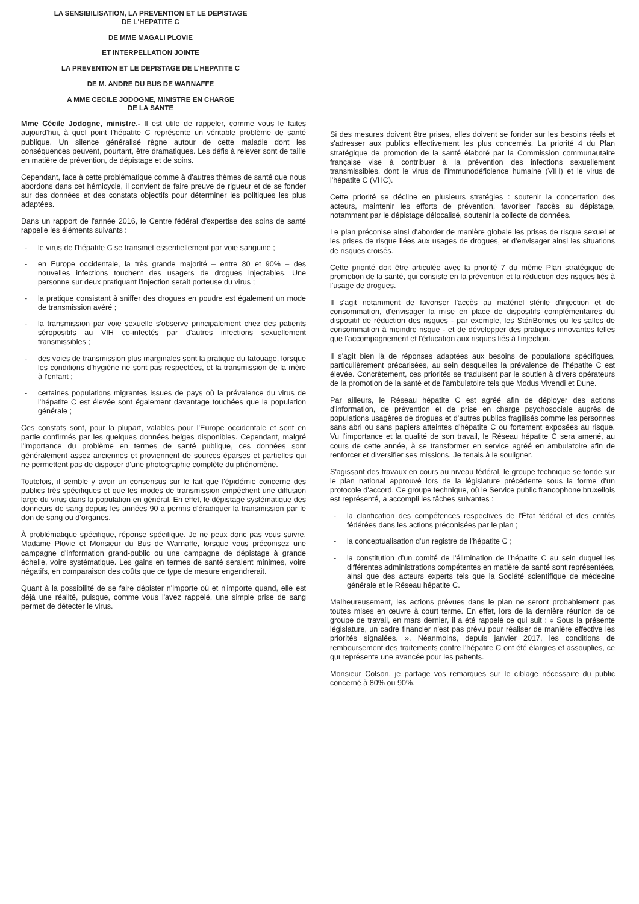LA SENSIBILISATION, LA PREVENTION ET LE DEPISTAGE
DE L'HEPATITE C
DE MME MAGALI PLOVIE
ET INTERPELLATION JOINTE
LA PREVENTION ET LE DEPISTAGE DE L'HEPATITE C
DE M. ANDRE DU BUS DE WARNAFFE
A MME CECILE JODOGNE, MINISTRE EN CHARGE
DE LA SANTE
Mme Cécile Jodogne, ministre.- Il est utile de rappeler, comme vous le faites aujourd'hui, à quel point l'hépatite C représente un véritable problème de santé publique. Un silence généralisé règne autour de cette maladie dont les conséquences peuvent, pourtant, être dramatiques. Les défis à relever sont de taille en matière de prévention, de dépistage et de soins.
Cependant, face à cette problématique comme à d'autres thèmes de santé que nous abordons dans cet hémicycle, il convient de faire preuve de rigueur et de se fonder sur des données et des constats objectifs pour déterminer les politiques les plus adaptées.
Dans un rapport de l'année 2016, le Centre fédéral d'expertise des soins de santé rappelle les éléments suivants :
- le virus de l'hépatite C se transmet essentiellement par voie sanguine ;
- en Europe occidentale, la très grande majorité – entre 80 et 90% – des nouvelles infections touchent des usagers de drogues injectables. Une personne sur deux pratiquant l'injection serait porteuse du virus ;
- la pratique consistant à sniffer des drogues en poudre est également un mode de transmission avéré ;
- la transmission par voie sexuelle s'observe principalement chez des patients séropositifs au VIH co-infectés par d'autres infections sexuellement transmissibles ;
- des voies de transmission plus marginales sont la pratique du tatouage, lorsque les conditions d'hygiène ne sont pas respectées, et la transmission de la mère à l'enfant ;
- certaines populations migrantes issues de pays où la prévalence du virus de l'hépatite C est élevée sont également davantage touchées que la population générale ;
Ces constats sont, pour la plupart, valables pour l'Europe occidentale et sont en partie confirmés par les quelques données belges disponibles. Cependant, malgré l'importance du problème en termes de santé publique, ces données sont généralement assez anciennes et proviennent de sources éparses et partielles qui ne permettent pas de disposer d'une photographie complète du phénomène.
Toutefois, il semble y avoir un consensus sur le fait que l'épidémie concerne des publics très spécifiques et que les modes de transmission empêchent une diffusion large du virus dans la population en général. En effet, le dépistage systématique des donneurs de sang depuis les années 90 a permis d'éradiquer la transmission par le don de sang ou d'organes.
À problématique spécifique, réponse spécifique. Je ne peux donc pas vous suivre, Madame Plovie et Monsieur du Bus de Warnaffe, lorsque vous préconisez une campagne d'information grand-public ou une campagne de dépistage à grande échelle, voire systématique. Les gains en termes de santé seraient minimes, voire négatifs, en comparaison des coûts que ce type de mesure engendrerait.
Quant à la possibilité de se faire dépister n'importe où et n'importe quand, elle est déjà une réalité, puisque, comme vous l'avez rappelé, une simple prise de sang permet de détecter le virus.
Si des mesures doivent être prises, elles doivent se fonder sur les besoins réels et s'adresser aux publics effectivement les plus concernés. La priorité 4 du Plan stratégique de promotion de la santé élaboré par la Commission communautaire française vise à contribuer à la prévention des infections sexuellement transmissibles, dont le virus de l'immunodéficience humaine (VIH) et le virus de l'hépatite C (VHC).
Cette priorité se décline en plusieurs stratégies : soutenir la concertation des acteurs, maintenir les efforts de prévention, favoriser l'accès au dépistage, notamment par le dépistage délocalisé, soutenir la collecte de données.
Le plan préconise ainsi d'aborder de manière globale les prises de risque sexuel et les prises de risque liées aux usages de drogues, et d'envisager ainsi les situations de risques croisés.
Cette priorité doit être articulée avec la priorité 7 du même Plan stratégique de promotion de la santé, qui consiste en la prévention et la réduction des risques liés à l'usage de drogues.
Il s'agit notamment de favoriser l'accès au matériel stérile d'injection et de consommation, d'envisager la mise en place de dispositifs complémentaires du dispositif de réduction des risques - par exemple, les StériBornes ou les salles de consommation à moindre risque - et de développer des pratiques innovantes telles que l'accompagnement et l'éducation aux risques liés à l'injection.
Il s'agit bien là de réponses adaptées aux besoins de populations spécifiques, particulièrement précarisées, au sein desquelles la prévalence de l'hépatite C est élevée. Concrètement, ces priorités se traduisent par le soutien à divers opérateurs de la promotion de la santé et de l'ambulatoire tels que Modus Vivendi et Dune.
Par ailleurs, le Réseau hépatite C est agréé afin de déployer des actions d'information, de prévention et de prise en charge psychosociale auprès de populations usagères de drogues et d'autres publics fragilisés comme les personnes sans abri ou sans papiers atteintes d'hépatite C ou fortement exposées au risque. Vu l'importance et la qualité de son travail, le Réseau hépatite C sera amené, au cours de cette année, à se transformer en service agréé en ambulatoire afin de renforcer et diversifier ses missions. Je tenais à le souligner.
S'agissant des travaux en cours au niveau fédéral, le groupe technique se fonde sur le plan national approuvé lors de la législature précédente sous la forme d'un protocole d'accord. Ce groupe technique, où le Service public francophone bruxellois est représenté, a accompli les tâches suivantes :
- la clarification des compétences respectives de l'État fédéral et des entités fédérées dans les actions préconisées par le plan ;
- la conceptualisation d'un registre de l'hépatite C ;
- la constitution d'un comité de l'élimination de l'hépatite C au sein duquel les différentes administrations compétentes en matière de santé sont représentées, ainsi que des acteurs experts tels que la Société scientifique de médecine générale et le Réseau hépatite C.
Malheureusement, les actions prévues dans le plan ne seront probablement pas toutes mises en œuvre à court terme. En effet, lors de la dernière réunion de ce groupe de travail, en mars dernier, il a été rappelé ce qui suit : « Sous la présente législature, un cadre financier n'est pas prévu pour réaliser de manière effective les priorités signalées. ». Néanmoins, depuis janvier 2017, les conditions de remboursement des traitements contre l'hépatite C ont été élargies et assouplies, ce qui représente une avancée pour les patients.
Monsieur Colson, je partage vos remarques sur le ciblage nécessaire du public concerné à 80% ou 90%.